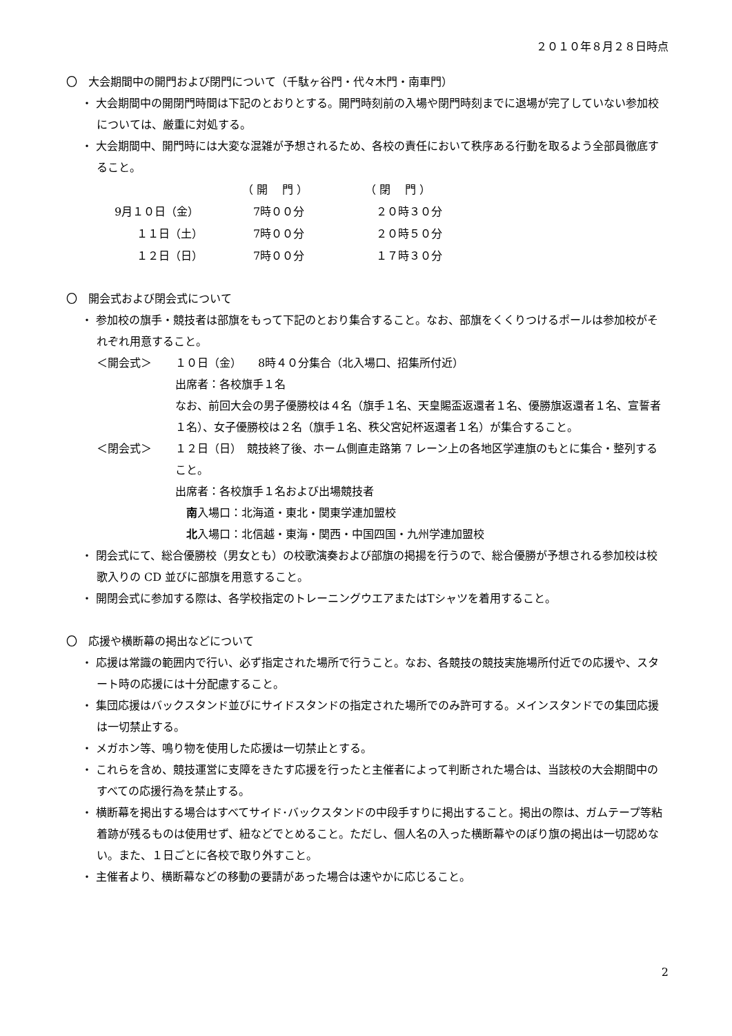２０１０年８月２８日時点
〇　大会期間中の開門および閉門について（千駄ヶ谷門・代々木門・南車門）
・ 大会期間中の開閉門時間は下記のとおりとする。開門時刻前の入場や閉門時刻までに退場が完了していない参加校については、厳重に対処する。
・ 大会期間中、開門時には大変な混雑が予想されるため、各校の責任において秩序ある行動を取るよう全部員徹底すること。
| | （ 開 門 ） | （ 閉 門 ） |
| 9月１０日（金） | 7時００分 | ２０時３０分 |
| １１日（土） | 7時００分 | ２０時５０分 |
| １２日（日） | 7時００分 | １７時３０分 |
〇　開会式および閉会式について
・ 参加校の旗手・競技者は部旗をもって下記のとおり集合すること。なお、部旗をくくりつけるポールは参加校がそれぞれ用意すること。
＜開会式＞ １０日（金）　　8時４０分集合（北入場口、招集所付近）
出席者：各校旗手１名
なお、前回大会の男子優勝校は４名（旗手１名、天皇賜盃返還者１名、優勝旗返還者１名、宣誓者１名）、女子優勝校は２名（旗手１名、秩父宮妃杯返還者１名）が集合すること。
＜閉会式＞ １２日（日）　競技終了後、ホーム側直走路第 7 レーン上の各地区学連旗のもとに集合・整列すること。
出席者：各校旗手１名および出場競技者
　南入場口：北海道・東北・関東学連加盟校
　北入場口：北信越・東海・関西・中国四国・九州学連加盟校
・ 閉会式にて、総合優勝校（男女とも）の校歌演奏および部旗の掲揚を行うので、総合優勝が予想される参加校は校歌入りの CD 並びに部旗を用意すること。
・ 開閉会式に参加する際は、各学校指定のトレーニングウエアまたはTシャツを着用すること。
〇　応援や横断幕の掲出などについて
・ 応援は常識の範囲内で行い、必ず指定された場所で行うこと。なお、各競技の競技実施場所付近での応援や、スタート時の応援には十分配慮すること。
・ 集団応援はバックスタンド並びにサイドスタンドの指定された場所でのみ許可する。メインスタンドでの集団応援は一切禁止する。
・ メガホン等、鳴り物を使用した応援は一切禁止とする。
・ これらを含め、競技運営に支障をきたす応援を行ったと主催者によって判断された場合は、当該校の大会期間中のすべての応援行為を禁止する。
・ 横断幕を掲出する場合はすべてサイド･バックスタンドの中段手すりに掲出すること。掲出の際は、ガムテープ等粘着跡が残るものは使用せず、紐などでとめること。ただし、個人名の入った横断幕やのぼり旗の掲出は一切認めない。また、１日ごとに各校で取り外すこと。
・ 主催者より、横断幕などの移動の要請があった場合は速やかに応じること。
2